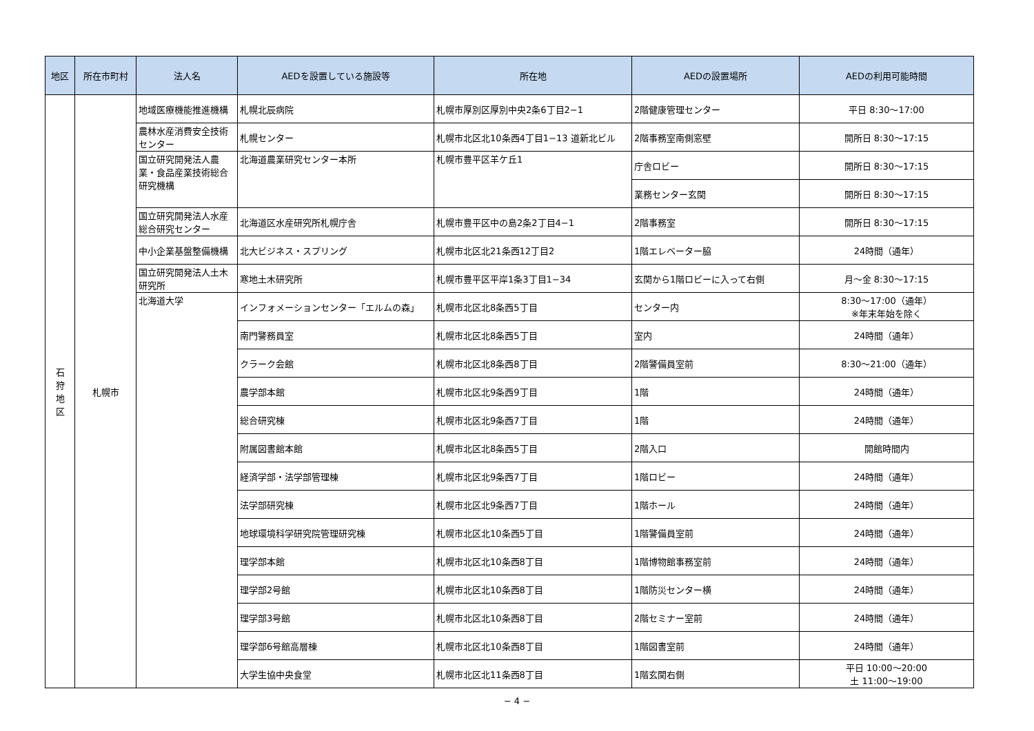| 地区 | 所在市町村 | 法人名 | AEDを設置している施設等 | 所在地 | AEDの設置場所 | AEDの利用可能時間 |
| --- | --- | --- | --- | --- | --- | --- |
| 石 狩 地 区 | 札幌市 | 地域医療機能推進機構 | 札幌北辰病院 | 札幌市厚別区厚別中央2条6丁目2−1 | 2階健康管理センター | 平日 8:30〜17:00 |
| | | 農林水産消費安全技術センター | 札幌センター | 札幌市北区北10条西4丁目1−13 道新北ビル | 2階事務室南側窓壁 | 開所日 8:30〜17:15 |
| | | 国立研究開発法人農業・食品産業技術総合研究機構 | 北海道農業研究センター本所 | 札幌市豊平区羊ケ丘1 | 庁舎ロビー | 開所日 8:30〜17:15 |
| | | | | | 業務センター玄関 | 開所日 8:30〜17:15 |
| | | 国立研究開発法人水産総合研究センター | 北海道区水産研究所札幌庁舎 | 札幌市豊平区中の島2条2丁目4−1 | 2階事務室 | 開所日 8:30〜17:15 |
| | | 中小企業基盤整備機構 | 北大ビジネス・スプリング | 札幌市北区北21条西12丁目2 | 1階エレベーター脇 | 24時間（通年） |
| | | 国立研究開発法人土木研究所 | 寒地土木研究所 | 札幌市豊平区平岸1条3丁目1−34 | 玄関から1階ロビーに入って右側 | 月〜金 8:30〜17:15 |
| | | 北海道大学 | インフォメーションセンター「エルムの森」 | 札幌市北区北8条西5丁目 | センター内 | 8:30〜17:00（通年） ※年末年始を除く |
| | | | 南門警務員室 | 札幌市北区北8条西5丁目 | 室内 | 24時間（通年） |
| | | | クラーク会館 | 札幌市北区北8条西8丁目 | 2階警備員室前 | 8:30〜21:00（通年） |
| | | | 農学部本館 | 札幌市北区北9条西9丁目 | 1階 | 24時間（通年） |
| | | | 総合研究棟 | 札幌市北区北9条西7丁目 | 1階 | 24時間（通年） |
| | | | 附属図書館本館 | 札幌市北区北8条西5丁目 | 2階入口 | 開館時間内 |
| | | | 経済学部・法学部管理棟 | 札幌市北区北9条西7丁目 | 1階ロビー | 24時間（通年） |
| | | | 法学部研究棟 | 札幌市北区北9条西7丁目 | 1階ホール | 24時間（通年） |
| | | | 地球環境科学研究院管理研究棟 | 札幌市北区北10条西5丁目 | 1階警備員室前 | 24時間（通年） |
| | | | 理学部本館 | 札幌市北区北10条西8丁目 | 1階博物館事務室前 | 24時間（通年） |
| | | | 理学部2号館 | 札幌市北区北10条西8丁目 | 1階防災センター横 | 24時間（通年） |
| | | | 理学部3号館 | 札幌市北区北10条西8丁目 | 2階セミナー室前 | 24時間（通年） |
| | | | 理学部6号館高層棟 | 札幌市北区北10条西8丁目 | 1階図書室前 | 24時間（通年） |
| | | | 大学生協中央食堂 | 札幌市北区北11条西8丁目 | 1階玄関右側 | 平日 10:00〜20:00 土 11:00〜19:00 |
− 4 −